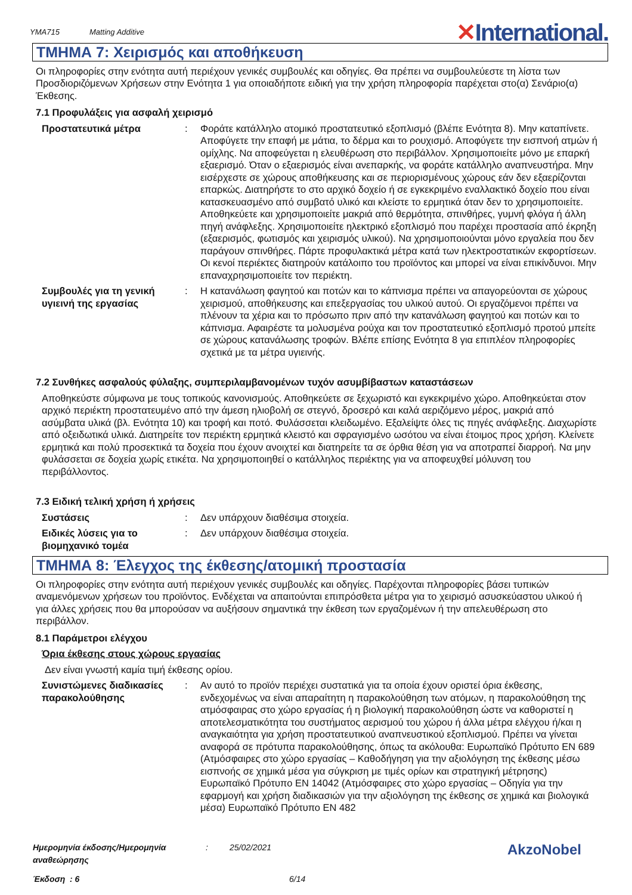YMA715 Matting Additive
✕International.
ΤΜΗΜΑ 7: Χειρισμός και αποθήκευση
Οι πληροφορίες στην ενότητα αυτή περιέχουν γενικές συμβουλές και οδηγίες. Θα πρέπει να συμβουλεύεστε τη λίστα των Προσδιοριζόμενων Χρήσεων στην Ενότητα 1 για οποιαδήποτε ειδική για την χρήση πληροφορία παρέχεται στο(α) Σενάριο(α) Έκθεσης.
7.1 Προφυλάξεις για ασφαλή χειρισμό
Προστατευτικά μέτρα : Φοράτε κατάλληλο ατομικό προστατευτικό εξοπλισμό (βλέπε Ενότητα 8). Μην καταπίνετε. Αποφύγετε την επαφή με μάτια, το δέρμα και το ρουχισμό. Αποφύγετε την εισπνοή ατμών ή ομίχλης. Να αποφεύγεται η ελευθέρωση στο περιβάλλον. Χρησιμοποιείτε μόνο με επαρκή εξαερισμό. Όταν ο εξαερισμός είναι ανεπαρκής, να φοράτε κατάλληλο αναπνευστήρα. Μην εισέρχεστε σε χώρους αποθήκευσης και σε περιορισμένους χώρους εάν δεν εξαερίζονται επαρκώς. Διατηρήστε το στο αρχικό δοχείο ή σε εγκεκριμένο εναλλακτικό δοχείο που είναι κατασκευασμένο από συμβατό υλικό και κλείστε το ερμητικά όταν δεν το χρησιμοποιείτε. Αποθηκεύετε και χρησιμοποιείτε μακριά από θερμότητα, σπινθήρες, γυμνή φλόγα ή άλλη πηγή ανάφλεξης. Χρησιμοποιείτε ηλεκτρικό εξοπλισμό που παρέχει προστασία από έκρηξη (εξαερισμός, φωτισμός και χειρισμός υλικού). Να χρησιμοποιούνται μόνο εργαλεία που δεν παράγουν σπινθήρες. Πάρτε προφυλακτικά μέτρα κατά των ηλεκτροστατικών εκφορτίσεων. Οι κενοί περιέκτες διατηρούν κατάλοιπο του προϊόντος και μπορεί να είναι επικίνδυνοι. Μην επαναχρησιμοποιείτε τον περιέκτη.
Συμβουλές για τη γενική υγιεινή της εργασίας
: Η κατανάλωση φαγητού και ποτών και το κάπνισμα πρέπει να απαγορεύονται σε χώρους χειρισμού, αποθήκευσης και επεξεργασίας του υλικού αυτού. Οι εργαζόμενοι πρέπει να πλένουν τα χέρια και το πρόσωπο πριν από την κατανάλωση φαγητού και ποτών και το κάπνισμα. Αφαιρέστε τα μολυσμένα ρούχα και τον προστατευτικό εξοπλισμό προτού μπείτε σε χώρους κατανάλωσης τροφών. Βλέπε επίσης Ενότητα 8 για επιπλέον πληροφορίες σχετικά με τα μέτρα υγιεινής.
7.2 Συνθήκες ασφαλούς φύλαξης, συμπεριλαμβανομένων τυχόν ασυμβίβαστων καταστάσεων
Αποθηκεύστε σύμφωνα με τους τοπικούς κανονισμούς. Αποθηκεύετε σε ξεχωριστό και εγκεκριμένο χώρο. Αποθηκεύεται στον αρχικό περιέκτη προστατευμένο από την άμεση ηλιοβολή σε στεγνό, δροσερό και καλά αεριζόμενο μέρος, μακριά από ασύμβατα υλικά (βλ. Ενότητα 10) και τροφή και ποτό. Φυλάσσεται κλειδωμένο. Εξαλείψτε όλες τις πηγές ανάφλεξης. Διαχωρίστε από οξειδωτικά υλικά. Διατηρείτε τον περιέκτη ερμητικά κλειστό και σφραγισμένο ωσότου να είναι έτοιμος προς χρήση. Κλείνετε ερμητικά και πολύ προσεκτικά τα δοχεία που έχουν ανοιχτεί και διατηρείτε τα σε όρθια θέση για να αποτραπεί διαρροή. Να μην φυλάσσεται σε δοχεία χωρίς ετικέτα. Να χρησιμοποιηθεί ο κατάλληλος περιέκτης για να αποφευχθεί μόλυνση του περιβάλλοντος.
7.3 Ειδική τελική χρήση ή χρήσεις
Συστάσεις : Δεν υπάρχουν διαθέσιμα στοιχεία.
Ειδικές λύσεις για το βιομηχανικό τομέα
: Δεν υπάρχουν διαθέσιμα στοιχεία.
ΤΜΗΜΑ 8: Έλεγχος της έκθεσης/ατομική προστασία
Οι πληροφορίες στην ενότητα αυτή περιέχουν γενικές συμβουλές και οδηγίες. Παρέχονται πληροφορίες βάσει τυπικών αναμενόμενων χρήσεων του προϊόντος. Ενδέχεται να απαιτούνται επιπρόσθετα μέτρα για το χειρισμό ασυσκεύαστου υλικού ή για άλλες χρήσεις που θα μπορούσαν να αυξήσουν σημαντικά την έκθεση των εργαζομένων ή την απελευθέρωση στο περιβάλλον.
8.1 Παράμετροι ελέγχου
Όρια έκθεσης στους χώρους εργασίας
Δεν είναι γνωστή καμία τιμή έκθεσης ορίου.
Συνιστώμενες διαδικασίες παρακολούθησης
: Αν αυτό το προϊόν περιέχει συστατικά για τα οποία έχουν οριστεί όρια έκθεσης, ενδεχομένως να είναι απαραίτητη η παρακολούθηση των ατόμων, η παρακολούθηση της ατμόσφαιρας στο χώρο εργασίας ή η βιολογική παρακολούθηση ώστε να καθοριστεί η αποτελεσματικότητα του συστήματος αερισμού του χώρου ή άλλα μέτρα ελέγχου ή/και η αναγκαιότητα για χρήση προστατευτικού αναπνευστικού εξοπλισμού. Πρέπει να γίνεται αναφορά σε πρότυπα παρακολούθησης, όπως τα ακόλουθα: Ευρωπαϊκό Πρότυπο EN 689 (Ατμόσφαιρες στο χώρο εργασίας – Καθοδήγηση για την αξιολόγηση της έκθεσης μέσω εισπνοής σε χημικά μέσα για σύγκριση με τιμές ορίων και στρατηγική μέτρησης) Ευρωπαϊκό Πρότυπο EN 14042 (Ατμόσφαιρες στο χώρο εργασίας – Οδηγία για την εφαρμογή και χρήση διαδικασιών για την αξιολόγηση της έκθεσης σε χημικά και βιολογικά μέσα) Ευρωπαϊκό Πρότυπο EN 482
Ημερομηνία έκδοσης/Ημερομηνία αναθεώρησης: 25/02/2021
Έκδοση : 6 6/14
AkzoNobel